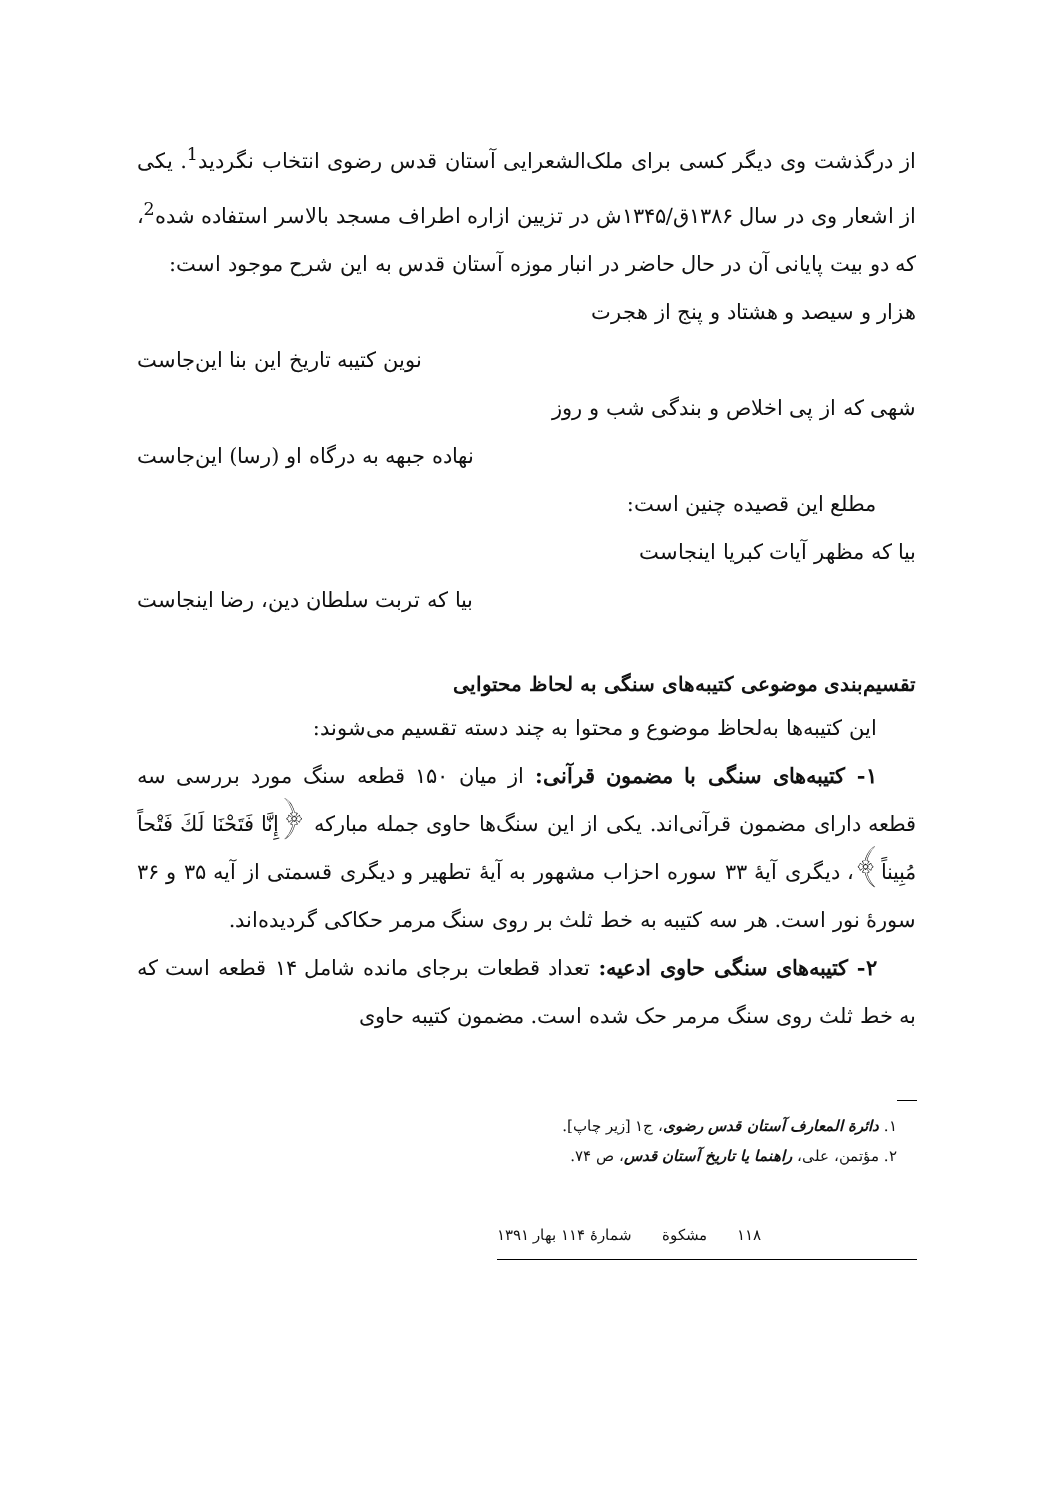از درگذشت وی دیگر کسی برای ملک‌الشعرایی آستان قدس رضوی انتخاب نگردید<sup>1</sup>. یکی از اشعار وی در سال ۱۳۸۶ق/۱۳۴۵ش در تزیین ازاره اطراف مسجد بالاسر استفاده شده<sup>2</sup>، که دو بیت پایانی آن در حال حاضر در انبار موزه آستان قدس به این شرح موجود است:
هزار و سیصد و هشتاد و پنج از هجرت
نوین کتیبه تاریخ این بنا این‌جاست
شهی که از پی اخلاص و بندگی شب و روز
نهاده جبهه به درگاه او (رسا) این‌جاست
مطلع این قصیده چنین است:
بیا که مظهر آیات کبریا اینجاست
بیا که تربت سلطان دین، رضا اینجاست
تقسیم‌بندی موضوعی کتیبه‌های سنگی به لحاظ محتوایی
این کتیبه‌ها به‌لحاظ موضوع و محتوا به چند دسته تقسیم می‌شوند:
۱- کتیبه‌های سنگی با مضمون قرآنی: از میان ۱۵۰ قطعه سنگ مورد بررسی سه قطعه دارای مضمون قرآنی‌اند. یکی از این سنگ‌ها حاوی جمله مبارکه ﴿إِنَّا فَتَحْنَا لَكَ فَتْحاً مُبِيناً﴾، دیگری آیهٔ ۳۳ سوره احزاب مشهور به آیهٔ تطهیر و دیگری قسمتی از آیه ۳۵ و ۳۶ سورهٔ نور است. هر سه کتیبه به خط ثلث بر روی سنگ مرمر حکاکی گردیده‌اند.
۲- کتیبه‌های سنگی حاوی ادعیه: تعداد قطعات برجای مانده شامل ۱۴ قطعه است که به خط ثلث روی سنگ مرمر حک شده است. مضمون کتیبه حاوی
۱. دائرة المعارف آستان قدس رضوی، ج۱ [زیر چاپ].
۲. مؤتمن، علی، راهنما یا تاریخ آستان قدس، ص ۷۴.
۱۱۸ مشکوة شمارهٔ ۱۱۴ بهار ۱۳۹۱